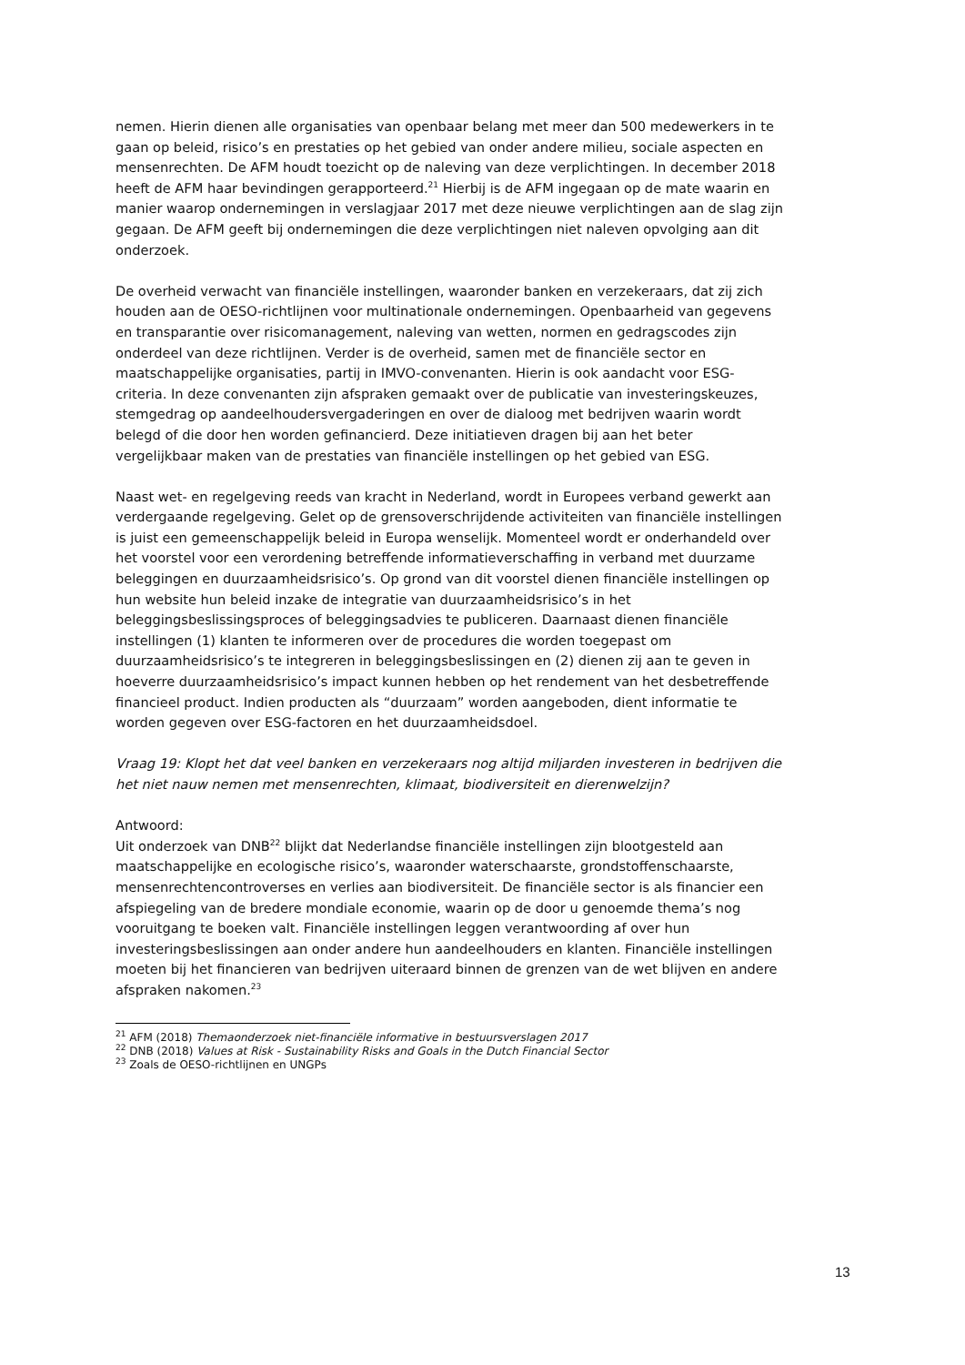nemen. Hierin dienen alle organisaties van openbaar belang met meer dan 500 medewerkers in te gaan op beleid, risico’s en prestaties op het gebied van onder andere milieu, sociale aspecten en mensenrechten. De AFM houdt toezicht op de naleving van deze verplichtingen. In december 2018 heeft de AFM haar bevindingen gerapporteerd.<sup>21</sup> Hierbij is de AFM ingegaan op de mate waarin en manier waarop ondernemingen in verslagjaar 2017 met deze nieuwe verplichtingen aan de slag zijn gegaan. De AFM geeft bij ondernemingen die deze verplichtingen niet naleven opvolging aan dit onderzoek.
De overheid verwacht van financiële instellingen, waaronder banken en verzekeraars, dat zij zich houden aan de OESO-richtlijnen voor multinationale ondernemingen. Openbaarheid van gegevens en transparantie over risicomanagement, naleving van wetten, normen en gedragscodes zijn onderdeel van deze richtlijnen. Verder is de overheid, samen met de financiële sector en maatschappelijke organisaties, partij in IMVO-convenanten. Hierin is ook aandacht voor ESG-criteria. In deze convenanten zijn afspraken gemaakt over de publicatie van investeringskeuzes, stemgedrag op aandeelhoudersvergaderingen en over de dialoog met bedrijven waarin wordt belegd of die door hen worden gefinancierd. Deze initiatieven dragen bij aan het beter vergelijkbaar maken van de prestaties van financiële instellingen op het gebied van ESG.
Naast wet- en regelgeving reeds van kracht in Nederland, wordt in Europees verband gewerkt aan verdergaande regelgeving. Gelet op de grensoverschrijdende activiteiten van financiële instellingen is juist een gemeenschappelijk beleid in Europa wenselijk. Momenteel wordt er onderhandeld over het voorstel voor een verordening betreffende informatieverschaffing in verband met duurzame beleggingen en duurzaamheidsrisico’s. Op grond van dit voorstel dienen financiële instellingen op hun website hun beleid inzake de integratie van duurzaamheidsrisico’s in het beleggingsbeslissingsproces of beleggingsadvies te publiceren. Daarnaast dienen financiële instellingen (1) klanten te informeren over de procedures die worden toegepast om duurzaamheidsrisico’s te integreren in beleggingsbeslissingen en (2) dienen zij aan te geven in hoeverre duurzaamheidsrisico’s impact kunnen hebben op het rendement van het desbetreffende financieel product. Indien producten als “duurzaam” worden aangeboden, dient informatie te worden gegeven over ESG-factoren en het duurzaamheidsdoel.
Vraag 19: Klopt het dat veel banken en verzekeraars nog altijd miljarden investeren in bedrijven die het niet nauw nemen met mensenrechten, klimaat, biodiversiteit en dierenwelzijn?
Antwoord:
Uit onderzoek van DNB<sup>22</sup> blijkt dat Nederlandse financiële instellingen zijn blootgesteld aan maatschappelijke en ecologische risico’s, waaronder waterschaarste, grondstoffenschaarste, mensenrechtencontroverses en verlies aan biodiversiteit. De financiële sector is als financier een afspiegeling van de bredere mondiale economie, waarin op de door u genoemde thema’s nog vooruitgang te boeken valt. Financiële instellingen leggen verantwoording af over hun investeringsbeslissingen aan onder andere hun aandeelhouders en klanten. Financiële instellingen moeten bij het financieren van bedrijven uiteraard binnen de grenzen van de wet blijven en andere afspraken nakomen.<sup>23</sup>
<sup>21</sup> AFM (2018) Themaonderzoek niet-financiële informative in bestuursverslagen 2017
<sup>22</sup> DNB (2018) Values at Risk - Sustainability Risks and Goals in the Dutch Financial Sector
<sup>23</sup> Zoals de OESO-richtlijnen en UNGPs
13